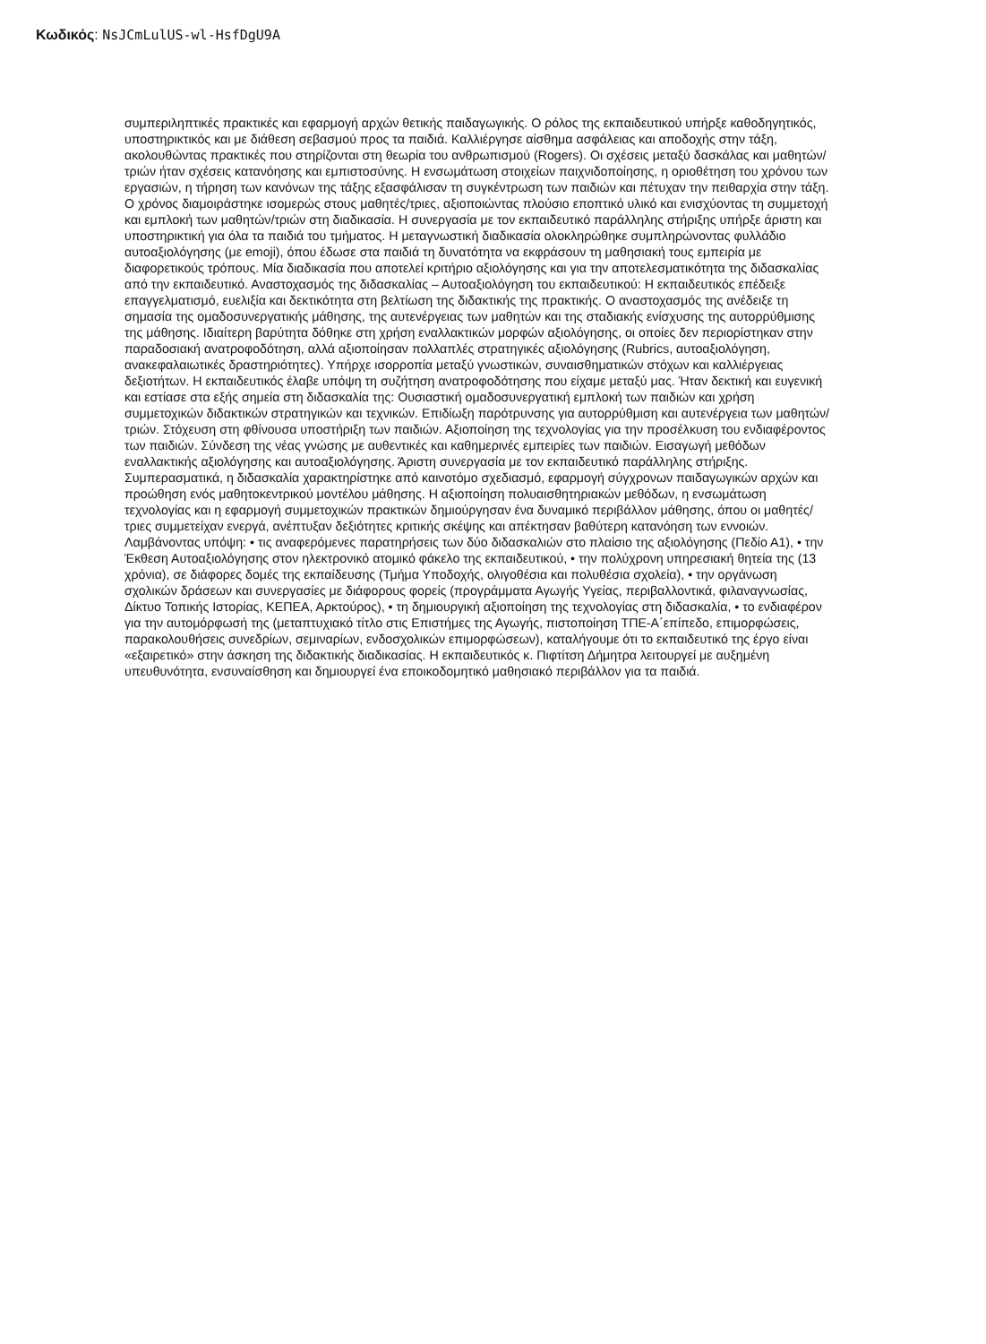Κωδικός: NsJCmLulUS-wl-HsfDgU9A
συμπεριληπτικές πρακτικές και εφαρμογή αρχών θετικής παιδαγωγικής. Ο ρόλος της εκπαιδευτικού υπήρξε καθοδηγητικός, υποστηρικτικός και με διάθεση σεβασμού προς τα παιδιά. Καλλιέργησε αίσθημα ασφάλειας και αποδοχής στην τάξη, ακολουθώντας πρακτικές που στηρίζονται στη θεωρία του ανθρωπισμού (Rogers). Οι σχέσεις μεταξύ δασκάλας και μαθητών/τριών ήταν σχέσεις κατανόησης και εμπιστοσύνης. Η ενσωμάτωση στοιχείων παιχνιδοποίησης, η οριοθέτηση του χρόνου των εργασιών, η τήρηση των κανόνων της τάξης εξασφάλισαν τη συγκέντρωση των παιδιών και πέτυχαν την πειθαρχία στην τάξη. Ο χρόνος διαμοιράστηκε ισομερώς στους μαθητές/τριες, αξιοποιώντας πλούσιο εποπτικό υλικό και ενισχύοντας τη συμμετοχή και εμπλοκή των μαθητών/τριών στη διαδικασία. Η συνεργασία με τον εκπαιδευτικό παράλληλης στήριξης υπήρξε άριστη και υποστηρικτική για όλα τα παιδιά του τμήματος. Η μεταγνωστική διαδικασία ολοκληρώθηκε συμπληρώνοντας φυλλάδιο αυτοαξιολόγησης (με emoji), όπου έδωσε στα παιδιά τη δυνατότητα να εκφράσουν τη μαθησιακή τους εμπειρία με διαφορετικούς τρόπους. Μία διαδικασία που αποτελεί κριτήριο αξιολόγησης και για την αποτελεσματικότητα της διδασκαλίας από την εκπαιδευτικό. Αναστοχασμός της διδασκαλίας – Αυτοαξιολόγηση του εκπαιδευτικού: Η εκπαιδευτικός επέδειξε επαγγελματισμό, ευελιξία και δεκτικότητα στη βελτίωση της διδακτικής της πρακτικής. Ο αναστοχασμός της ανέδειξε τη σημασία της ομαδοσυνεργατικής μάθησης, της αυτενέργειας των μαθητών και της σταδιακής ενίσχυσης της αυτορρύθμισης της μάθησης. Ιδιαίτερη βαρύτητα δόθηκε στη χρήση εναλλακτικών μορφών αξιολόγησης, οι οποίες δεν περιορίστηκαν στην παραδοσιακή ανατροφοδότηση, αλλά αξιοποίησαν πολλαπλές στρατηγικές αξιολόγησης (Rubrics, αυτοαξιολόγηση, ανακεφαλαιωτικές δραστηριότητες). Υπήρχε ισορροπία μεταξύ γνωστικών, συναισθηματικών στόχων και καλλιέργειας δεξιοτήτων. Η εκπαιδευτικός έλαβε υπόψη τη συζήτηση ανατροφοδότησης που είχαμε μεταξύ μας. Ήταν δεκτική και ευγενική και εστίασε στα εξής σημεία στη διδασκαλία της: Ουσιαστική ομαδοσυνεργατική εμπλοκή των παιδιών και χρήση συμμετοχικών διδακτικών στρατηγικών και τεχνικών. Επιδίωξη παρότρυνσης για αυτορρύθμιση και αυτενέργεια των μαθητών/τριών. Στόχευση στη φθίνουσα υποστήριξη των παιδιών. Αξιοποίηση της τεχνολογίας για την προσέλκυση του ενδιαφέροντος των παιδιών. Σύνδεση της νέας γνώσης με αυθεντικές και καθημερινές εμπειρίες των παιδιών. Εισαγωγή μεθόδων εναλλακτικής αξιολόγησης και αυτοαξιολόγησης. Άριστη συνεργασία με τον εκπαιδευτικό παράλληλης στήριξης. Συμπερασματικά, η διδασκαλία χαρακτηρίστηκε από καινοτόμο σχεδιασμό, εφαρμογή σύγχρονων παιδαγωγικών αρχών και προώθηση ενός μαθητοκεντρικού μοντέλου μάθησης. Η αξιοποίηση πολυαισθητηριακών μεθόδων, η ενσωμάτωση τεχνολογίας και η εφαρμογή συμμετοχικών πρακτικών δημιούργησαν ένα δυναμικό περιβάλλον μάθησης, όπου οι μαθητές/τριες συμμετείχαν ενεργά, ανέπτυξαν δεξιότητες κριτικής σκέψης και απέκτησαν βαθύτερη κατανόηση των εννοιών. Λαμβάνοντας υπόψη: • τις αναφερόμενες παρατηρήσεις των δύο διδασκαλιών στο πλαίσιο της αξιολόγησης (Πεδίο Α1), • την Έκθεση Αυτοαξιολόγησης στον ηλεκτρονικό ατομικό φάκελο της εκπαιδευτικού, • την πολύχρονη υπηρεσιακή θητεία της (13 χρόνια), σε διάφορες δομές της εκπαίδευσης (Τμήμα Υποδοχής, ολιγοθέσια και πολυθέσια σχολεία), • την οργάνωση σχολικών δράσεων και συνεργασίες με διάφορους φορείς (προγράμματα Αγωγής Υγείας, περιβαλλοντικά, φιλαναγνωσίας, Δίκτυο Τοπικής Ιστορίας, ΚΕΠΕΑ, Αρκτούρος), • τη δημιουργική αξιοποίηση της τεχνολογίας στη διδασκαλία, • το ενδιαφέρον για την αυτομόρφωσή της (μεταπτυχιακό τίτλο στις Επιστήμες της Αγωγής, πιστοποίηση ΤΠΕ-Α΄επίπεδο, επιμορφώσεις, παρακολουθήσεις συνεδρίων, σεμιναρίων, ενδοσχολικών επιμορφώσεων), καταλήγουμε ότι το εκπαιδευτικό της έργο είναι «εξαιρετικό» στην άσκηση της διδακτικής διαδικασίας. Η εκπαιδευτικός κ. Πιφτίτση Δήμητρα λειτουργεί με αυξημένη υπευθυνότητα, ενσυναίσθηση και δημιουργεί ένα εποικοδομητικό μαθησιακό περιβάλλον για τα παιδιά.